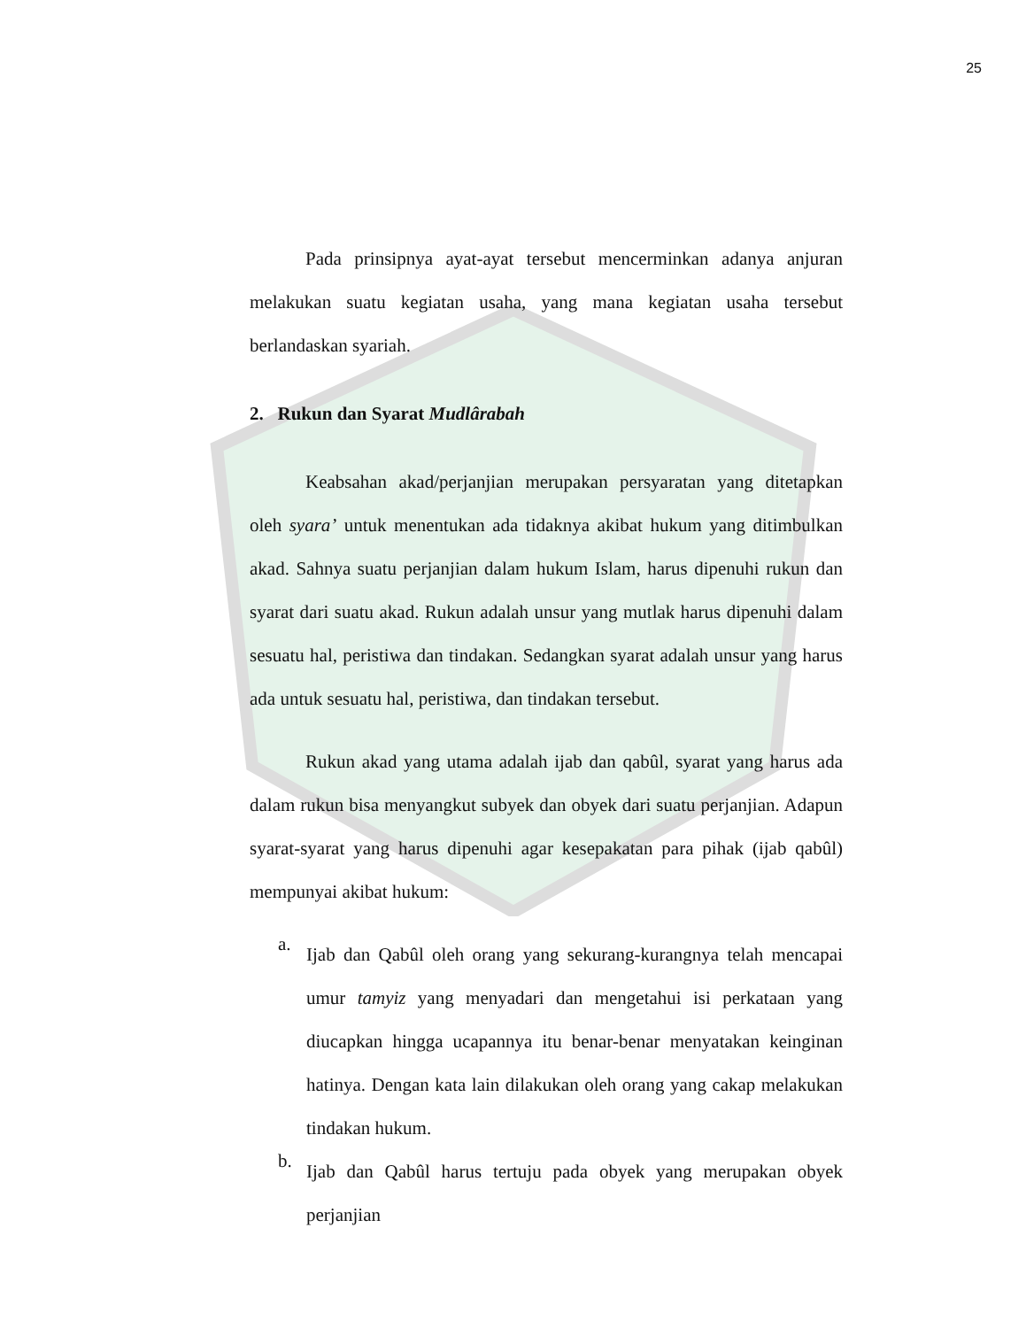25
Pada prinsipnya ayat-ayat tersebut mencerminkan adanya anjuran melakukan suatu kegiatan usaha, yang mana kegiatan usaha tersebut berlandaskan syariah.
2. Rukun dan Syarat Mudlârabah
Keabsahan akad/perjanjian merupakan persyaratan yang ditetapkan oleh syara’ untuk menentukan ada tidaknya akibat hukum yang ditimbulkan akad. Sahnya suatu perjanjian dalam hukum Islam, harus dipenuhi rukun dan syarat dari suatu akad. Rukun adalah unsur yang mutlak harus dipenuhi dalam sesuatu hal, peristiwa dan tindakan. Sedangkan syarat adalah unsur yang harus ada untuk sesuatu hal, peristiwa, dan tindakan tersebut.
Rukun akad yang utama adalah ijab dan qabûl, syarat yang harus ada dalam rukun bisa menyangkut subyek dan obyek dari suatu perjanjian. Adapun syarat-syarat yang harus dipenuhi agar kesepakatan para pihak (ijab qabûl) mempunyai akibat hukum:
a.
Ijab dan Qabûl oleh orang yang sekurang-kurangnya telah mencapai umur tamyiz yang menyadari dan mengetahui isi perkataan yang diucapkan hingga ucapannya itu benar-benar menyatakan keinginan hatinya. Dengan kata lain dilakukan oleh orang yang cakap melakukan tindakan hukum.
b.
Ijab dan Qabûl harus tertuju pada obyek yang merupakan obyek perjanjian